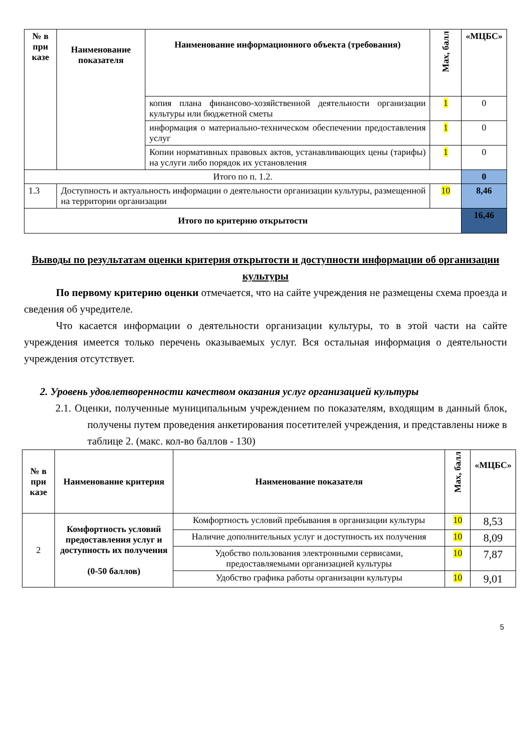| № в при казе | Наименование показателя | Наименование информационного объекта (требования) | Max, балл | «МЦБС» |
| --- | --- | --- | --- | --- |
| | | копия плана финансово-хозяйственной деятельности организации культуры или бюджетной сметы | 1 | 0 |
| | | информация о материально-техническом обеспечении предоставления услуг | 1 | 0 |
| | | Копии нормативных правовых актов, устанавливающих цены (тарифы) на услуги либо порядок их установления | 1 | 0 |
| Итого по п. 1.2. | | | | 0 |
| 1.3 | Доступность и актуальность информации о деятельности организации культуры, размещенной на территории организации | | 10 | 8,46 |
| Итого по критерию открытости | | | | 16,46 |
Выводы по результатам оценки критерия открытости и доступности информации об организации культуры
По первому критерию оценки отмечается, что на сайте учреждения не размещены схема проезда и сведения об учредителе.
Что касается информации о деятельности организации культуры, то в этой части на сайте учреждения имеется только перечень оказываемых услуг. Вся остальная информация о деятельности учреждения отсутствует.
2. Уровень удовлетворенности качеством оказания услуг организацией культуры
2.1. Оценки, полученные муниципальным учреждением по показателям, входящим в данный блок, получены путем проведения анкетирования посетителей учреждения, и представлены ниже в таблице 2. (макс. кол-во баллов - 130)
| № в при казе | Наименование критерия | Наименование показателя | Max, балл | «МЦБС» |
| --- | --- | --- | --- | --- |
| 2 | Комфортность условий предоставления услуг и доступность их получения (0-50 баллов) | Комфортность условий пребывания в организации культуры | 10 | 8,53 |
| | | Наличие дополнительных услуг и доступность их получения | 10 | 8,09 |
| | | Удобство пользования электронными сервисами, предоставляемыми организацией культуры | 10 | 7,87 |
| | | Удобство графика работы организации культуры | 10 | 9,01 |
5